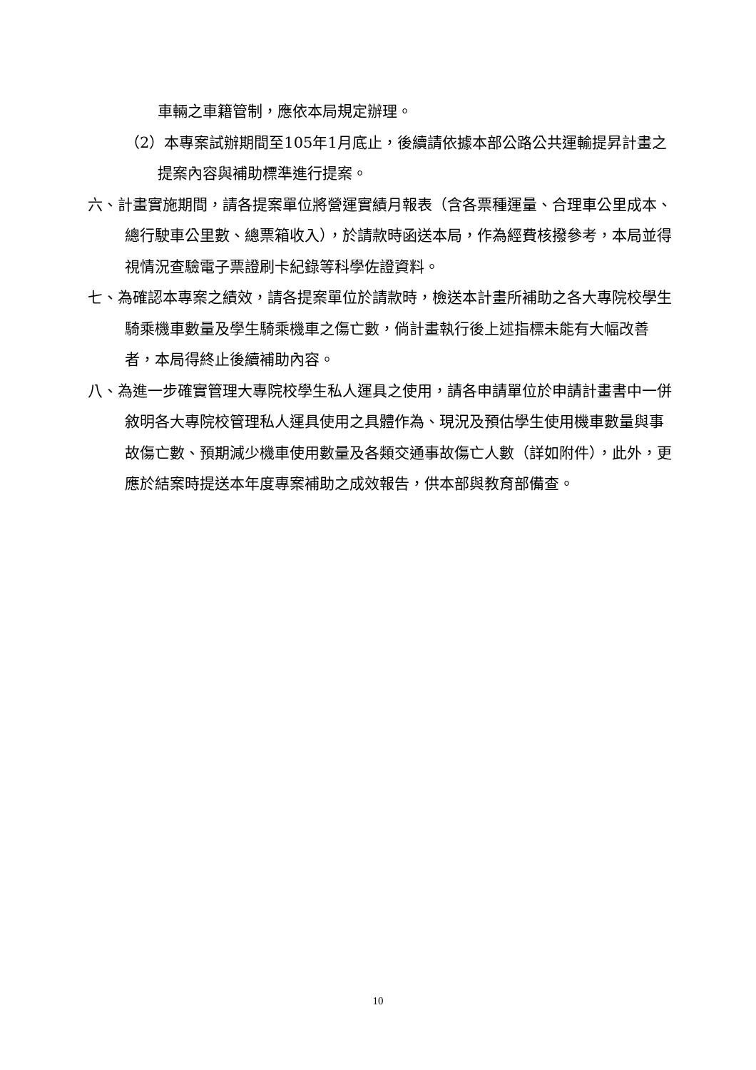車輛之車籍管制，應依本局規定辦理。
（2）本專案試辦期間至105年1月底止，後續請依據本部公路公共運輸提昇計畫之提案內容與補助標準進行提案。
六、計畫實施期間，請各提案單位將營運實績月報表（含各票種運量、合理車公里成本、總行駛車公里數、總票箱收入），於請款時函送本局，作為經費核撥參考，本局並得視情況查驗電子票證刷卡紀錄等科學佐證資料。
七、為確認本專案之績效，請各提案單位於請款時，檢送本計畫所補助之各大專院校學生騎乘機車數量及學生騎乘機車之傷亡數，倘計畫執行後上述指標未能有大幅改善者，本局得終止後續補助內容。
八、為進一步確實管理大專院校學生私人運具之使用，請各申請單位於申請計畫書中一併敘明各大專院校管理私人運具使用之具體作為、現況及預估學生使用機車數量與事故傷亡數、預期減少機車使用數量及各類交通事故傷亡人數（詳如附件），此外，更應於結案時提送本年度專案補助之成效報告，供本部與教育部備查。
10